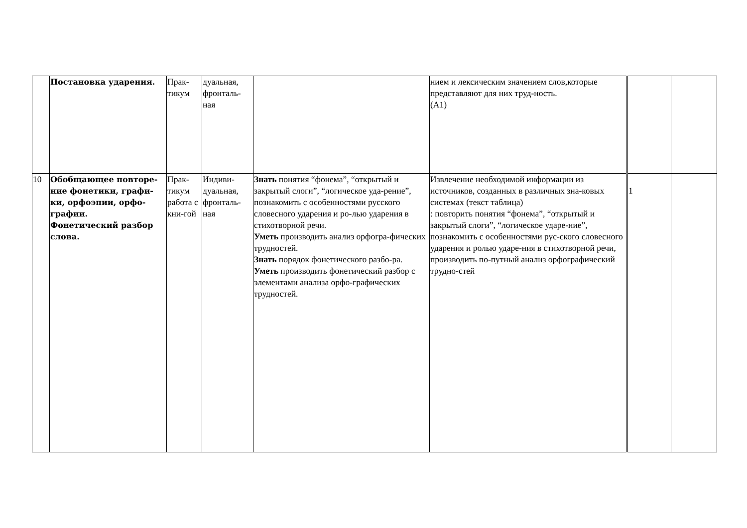| | Постановка ударения. | Прак- тикум | дуальная, фронталь- ная | | нием и лексическим значением слов,которые представляют для них труд-ность. (А1) | | |
| 10 | Обобщающее повторе-ние фонетики, графи-ки, орфоэпии, орфо-графии. Фонетический разбор слова. | Прак- тикум работа с кни-гой | Индиви- дуальная, фронталь- ная | Знать понятия “фонема”, “открытый и закрытый слоги”, “логическое уда-рение”, познакомить с особенностями русского словесного ударения и ро-лью ударения в стихотворной речи. Уметь производить анализ орфогра-фических трудностей. Знать порядок фонетического разбо-ра. Уметь производить фонетический разбор с элементами анализа орфо-графических трудностей. | Извлечение необходимой информации из источников, созданных в различных зна-ковых системах (текст таблица) : повторить понятия “фонема”, “открытый и закрытый слоги”, “логическое ударе-ние”, познакомить с особенностями рус-ского словесного ударения и ролью ударе-ния в стихотворной речи, производить по-путный анализ орфографический трудно-стей | 1 | |